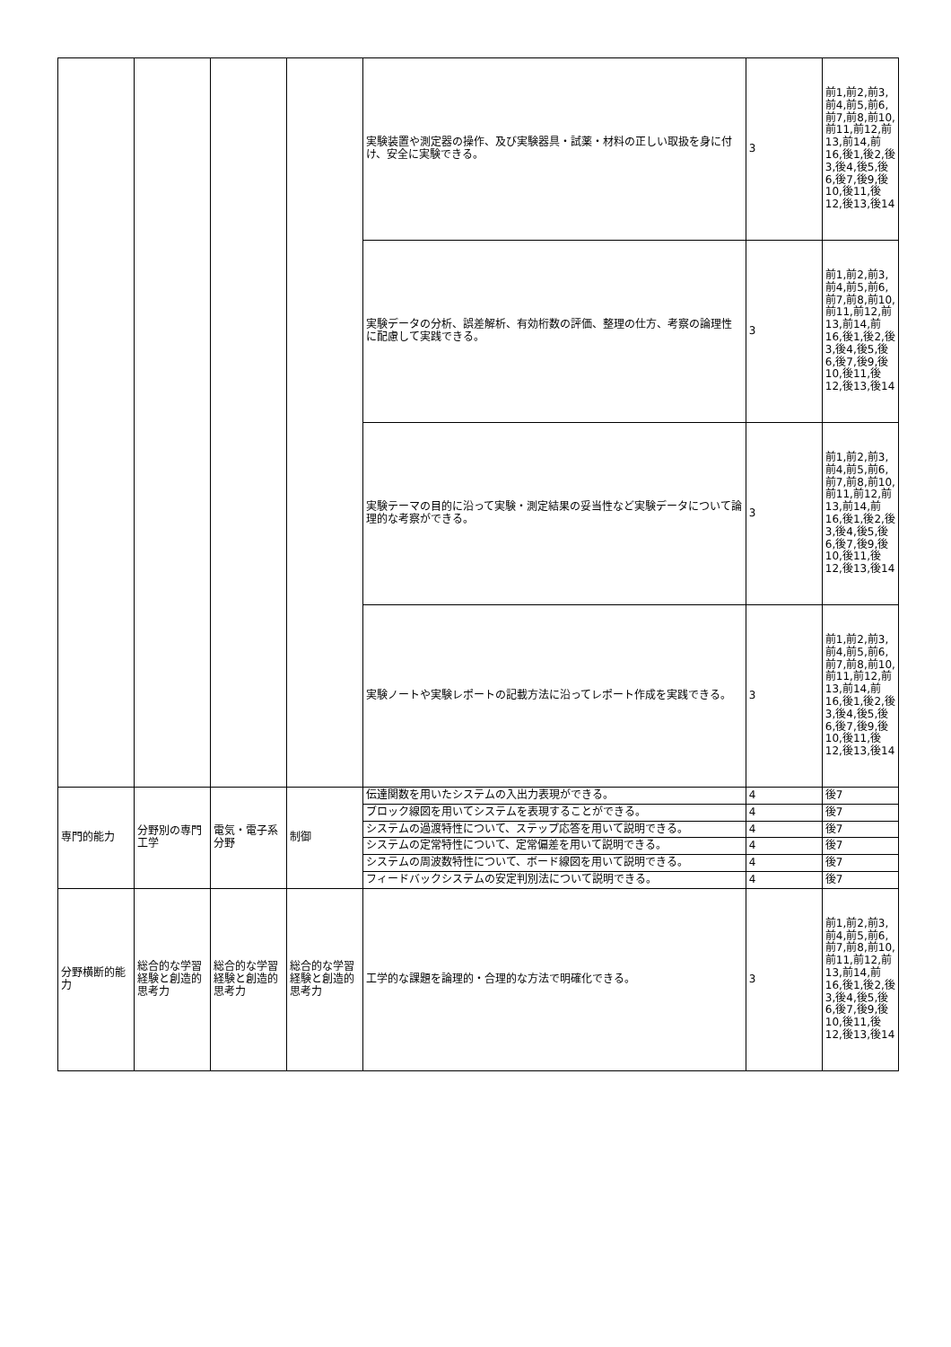| | | | | 実験装置や測定器の操作、及び実験器具・試薬・材料の正しい取扱を身に付け、安全に実験できる。 | 3 | 前1,前2,前3,前4,前5,前6,前7,前8,前10,前11,前12,前13,前14,前16,後1,後2,後3,後4,後5,後6,後7,後9,後10,後11,後12,後13,後14 |
| | | | | 実験データの分析、誤差解析、有効桁数の評価、整理の仕方、考察の論理性に配慮して実践できる。 | 3 | 前1,前2,前3,前4,前5,前6,前7,前8,前10,前11,前12,前13,前14,前16,後1,後2,後3,後4,後5,後6,後7,後9,後10,後11,後12,後13,後14 |
| | | | | 実験テーマの目的に沿って実験・測定結果の妥当性など実験データについて論理的な考察ができる。 | 3 | 前1,前2,前3,前4,前5,前6,前7,前8,前10,前11,前12,前13,前14,前16,後1,後2,後3,後4,後5,後6,後7,後9,後10,後11,後12,後13,後14 |
| | | | | 実験ノートや実験レポートの記載方法に沿ってレポート作成を実践できる。 | 3 | 前1,前2,前3,前4,前5,前6,前7,前8,前10,前11,前12,前13,前14,前16,後1,後2,後3,後4,後5,後6,後7,後9,後10,後11,後12,後13,後14 |
| 専門的能力 | 分野別の専門工学 | 電気・電子系分野 | 制御 | 伝達関数を用いたシステムの入出力表現ができる。 | 4 | 後7 |
| | | | | ブロック線図を用いてシステムを表現することができる。 | 4 | 後7 |
| | | | | システムの過渡特性について、ステップ応答を用いて説明できる。 | 4 | 後7 |
| | | | | システムの定常特性について、定常偏差を用いて説明できる。 | 4 | 後7 |
| | | | | システムの周波数特性について、ボード線図を用いて説明できる。 | 4 | 後7 |
| | | | | フィードバックシステムの安定判別法について説明できる。 | 4 | 後7 |
| 分野横断的能力 | 総合的な学習経験と創造的思考力 | 総合的な学習経験と創造的思考力 | 総合的な学習経験と創造的思考力 | 工学的な課題を論理的・合理的な方法で明確化できる。 | 3 | 前1,前2,前3,前4,前5,前6,前7,前8,前10,前11,前12,前13,前14,前16,後1,後2,後3,後4,後5,後6,後7,後9,後10,後11,後12,後13,後14 |